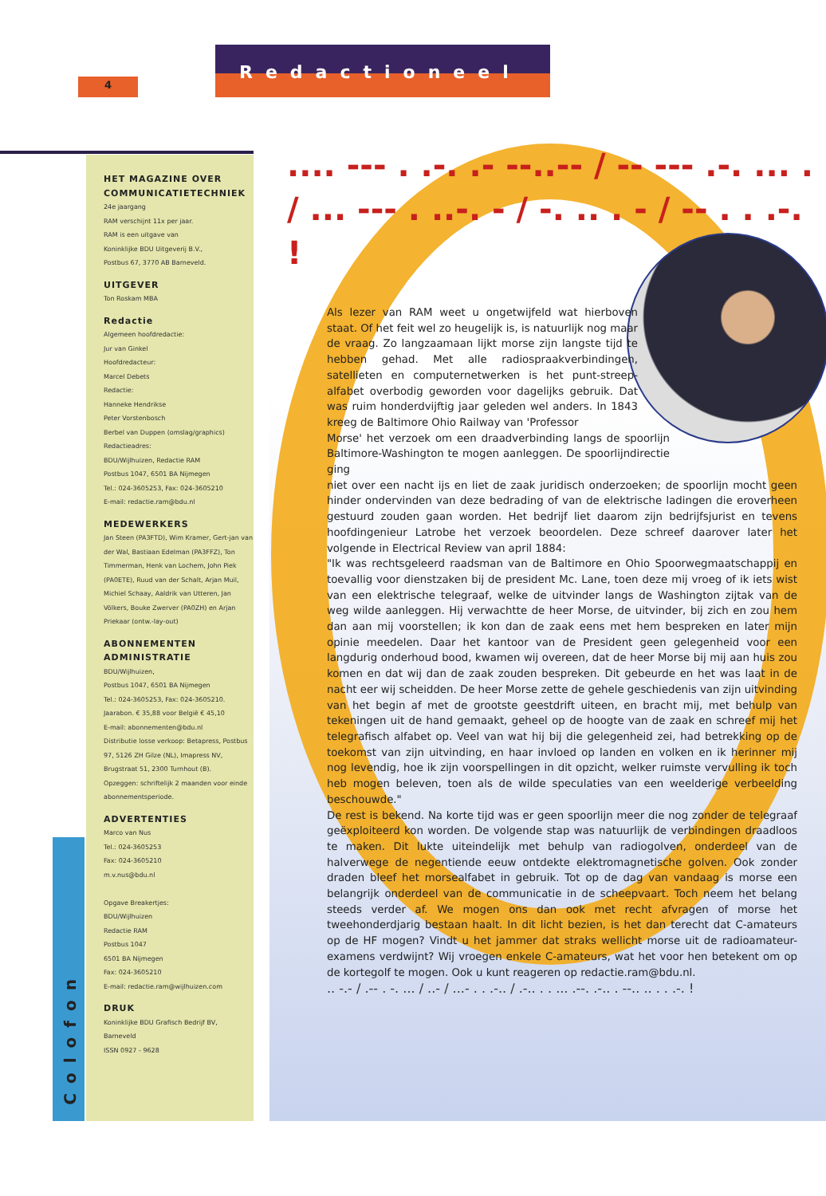4
Redactioneel
Colofon
HET MAGAZINE OVER COMMUNICATIETECHNIEK
24e jaargang
RAM verschijnt 11x per jaar.
RAM is een uitgave van
Koninklijke BDU Uitgeverij B.V.,
Postbus 67, 3770 AB Barneveld.
UITGEVER
Ton Roskam MBA
Redactie
Algemeen hoofdredactie:
Jur van Ginkel
Hoofdredacteur:
Marcel Debets
Redactie:
Hanneke Hendrikse
Peter Vorstenbosch
Berbel van Duppen (omslag/graphics)
Redactieadres:
BDU/Wijlhuizen, Redactie RAM
Postbus 1047, 6501 BA Nijmegen
Tel.: 024-3605253, Fax: 024-3605210
E-mail: redactie.ram@bdu.nl
MEDEWERKERS
Jan Steen (PA3FTD), Wim Kramer, Gert-jan van der Wal, Bastiaan Edelman (PA3FFZ), Ton Timmerman, Henk van Lochem, John Piek (PA0ETE), Ruud van der Schalt, Arjan Muil, Michiel Schaay, Aaldrik van Utteren, Jan Völkers, Bouke Zwerver (PA0ZH) en Arjan Priekaar (ontw.-lay-out)
ABONNEMENTEN ADMINISTRATIE
BDU/Wijlhuizen,
Postbus 1047, 6501 BA Nijmegen
Tel.: 024-3605253, Fax: 024-3605210.
Jaarabon. € 35,88 voor België € 45,10
E-mail: abonnementen@bdu.nl
Distributie losse verkoop: Betapress, Postbus 97, 5126 ZH Gilze (NL), Imapress NV, Brugstraat 51, 2300 Turnhout (B).
Opzeggen: schriftelijk 2 maanden voor einde abonnementsperiode.
ADVERTENTIES
Marco van Nus
Tel.: 024-3605253
Fax: 024-3605210
m.v.nus@bdu.nl
Opgave Breakertjes:
BDU/Wijlhuizen
Redactie RAM
Postbus 1047
6501 BA Nijmegen
Fax: 024-3605210
E-mail: redactie.ram@wijlhuizen.com
DRUK
Koninklijke BDU Grafisch Bedrijf BV,
Barneveld
ISSN 0927 - 9628
.... --- . .-. .- --..-- / -- --- .-. ... . / ... --- . ..-. - / -. .. . - / -- . . .-. !
Als lezer van RAM weet u ongetwijfeld wat hierboven staat. Of het feit wel zo heugelijk is, is natuurlijk nog maar de vraag. Zo langzaamaan lijkt morse zijn langste tijd te hebben gehad. Met alle radiospraakverbindingen, satellieten en computernetwerken is het punt-streep-alfabet overbodig geworden voor dagelijks gebruik. Dat was ruim honderdvijftig jaar geleden wel anders. In 1843 kreeg de Baltimore Ohio Railway van 'Professor
Morse' het verzoek om een draadverbinding langs de spoorlijn Baltimore-Washington te mogen aanleggen. De spoorlijndirectie ging
niet over een nacht ijs en liet de zaak juridisch onderzoeken; de spoorlijn mocht geen hinder ondervinden van deze bedrading of van de elektrische ladingen die eroverheen gestuurd zouden gaan worden. Het bedrijf liet daarom zijn bedrijfsjurist en tevens hoofdingenieur Latrobe het verzoek beoordelen. Deze schreef daarover later het volgende in Electrical Review van april 1884:
"Ik was rechtsgeleerd raadsman van de Baltimore en Ohio Spoorwegmaatschappij en toevallig voor dienstzaken bij de president Mc. Lane, toen deze mij vroeg of ik iets wist van een elektrische telegraaf, welke de uitvinder langs de Washington zijtak van de weg wilde aanleggen. Hij verwachtte de heer Morse, de uitvinder, bij zich en zou hem dan aan mij voorstellen; ik kon dan de zaak eens met hem bespreken en later mijn opinie meedelen. Daar het kantoor van de President geen gelegenheid voor een langdurig onderhoud bood, kwamen wij overeen, dat de heer Morse bij mij aan huis zou komen en dat wij dan de zaak zouden bespreken. Dit gebeurde en het was laat in de nacht eer wij scheidden. De heer Morse zette de gehele geschiedenis van zijn uitvinding van het begin af met de grootste geestdrift uiteen, en bracht mij, met behulp van tekeningen uit de hand gemaakt, geheel op de hoogte van de zaak en schreef mij het telegrafisch alfabet op. Veel van wat hij bij die gelegenheid zei, had betrekking op de toekomst van zijn uitvinding, en haar invloed op landen en volken en ik herinner mij nog levendig, hoe ik zijn voorspellingen in dit opzicht, welker ruimste vervulling ik toch heb mogen beleven, toen als de wilde speculaties van een weelderige verbeelding beschouwde."
De rest is bekend. Na korte tijd was er geen spoorlijn meer die nog zonder de telegraaf geëxploiteerd kon worden. De volgende stap was natuurlijk de verbindingen draadloos te maken. Dit lukte uiteindelijk met behulp van radiogolven, onderdeel van de halverwege de negentiende eeuw ontdekte elektromagnetische golven. Ook zonder draden bleef het morsealfabet in gebruik. Tot op de dag van vandaag is morse een belangrijk onderdeel van de communicatie in de scheepvaart. Toch neem het belang steeds verder af. We mogen ons dan ook met recht afvragen of morse het tweehonderdjarig bestaan haalt. In dit licht bezien, is het dan terecht dat C-amateurs op de HF mogen? Vindt u het jammer dat straks wellicht morse uit de radioamateur-examens verdwijnt? Wij vroegen enkele C-amateurs, wat het voor hen betekent om op de kortegolf te mogen. Ook u kunt reageren op redactie.ram@bdu.nl.
.. -.- / .-- . -. ... / ..- / ...- . . .-.. / .-.. . . ... .--. .-.. . --.. .. . . .-. !